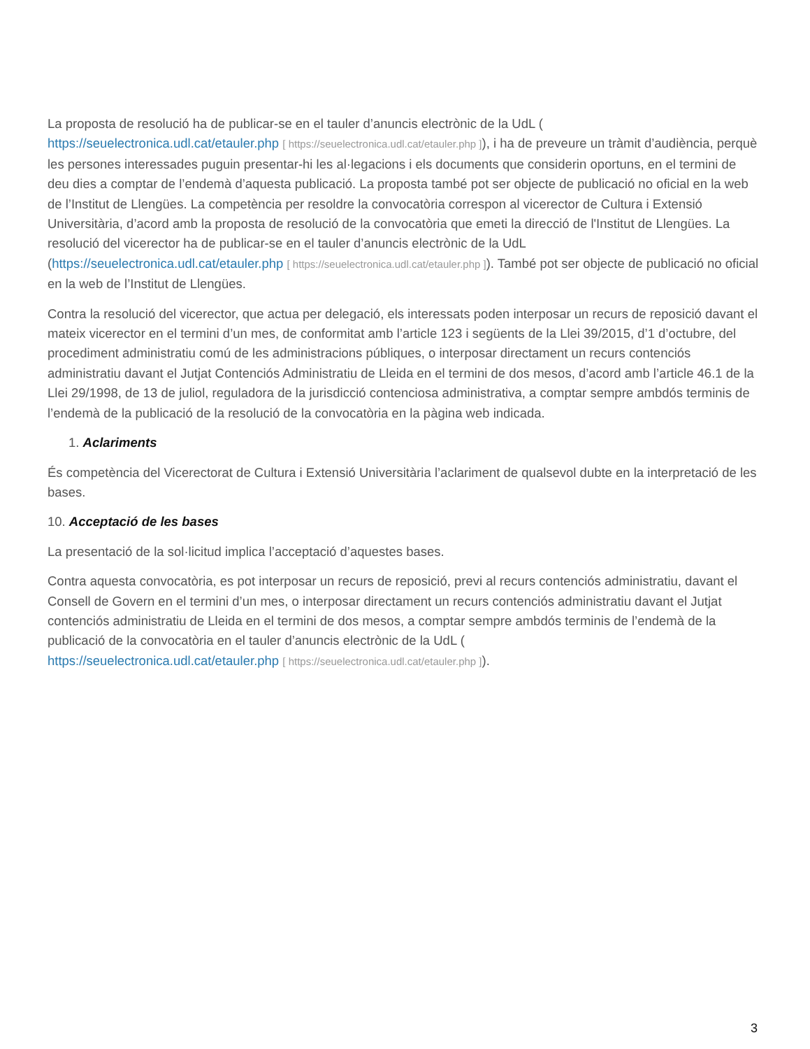La proposta de resolució ha de publicar-se en el tauler d’anuncis electrònic de la UdL (
https://seuelectronica.udl.cat/etauler.php [ https://seuelectronica.udl.cat/etauler.php ]), i ha de preveure un tràmit d’audiència, perquè les persones interessades puguin presentar-hi les al·legacions i els documents que considerin oportuns, en el termini de deu dies a comptar de l’endemà d’aquesta publicació. La proposta també pot ser objecte de publicació no oficial en la web de l’Institut de Llengües. La competència per resoldre la convocatòria correspon al vicerector de Cultura i Extensió Universitària, d’acord amb la proposta de resolució de la convocatòria que emeti la direcció de l'Institut de Llengües. La resolució del vicerector ha de publicar-se en el tauler d’anuncis electrònic de la UdL (https://seuelectronica.udl.cat/etauler.php [ https://seuelectronica.udl.cat/etauler.php ]). També pot ser objecte de publicació no oficial en la web de l’Institut de Llengües.
Contra la resolució del vicerector, que actua per delegació, els interessats poden interposar un recurs de reposició davant el mateix vicerector en el termini d’un mes, de conformitat amb l’article 123 i següents de la Llei 39/2015, d’1 d’octubre, del procediment administratiu comú de les administracions públiques, o interposar directament un recurs contenciós administratiu davant el Jutjat Contenciós Administratiu de Lleida en el termini de dos mesos, d’acord amb l’article 46.1 de la Llei 29/1998, de 13 de juliol, reguladora de la jurisdicció contenciosa administrativa, a comptar sempre ambdós terminis de l’endemà de la publicació de la resolució de la convocatòria en la pàgina web indicada.
1. Aclariments
És competència del Vicerectorat de Cultura i Extensió Universitària l’aclariment de qualsevol dubte en la interpretació de les bases.
10. Acceptació de les bases
La presentació de la sol·licitud implica l’acceptació d’aquestes bases.
Contra aquesta convocatòria, es pot interposar un recurs de reposició, previ al recurs contenciós administratiu, davant el Consell de Govern en el termini d’un mes, o interposar directament un recurs contenciós administratiu davant el Jutjat contenciós administratiu de Lleida en el termini de dos mesos, a comptar sempre ambdós terminis de l’endemà de la publicació de la convocatòria en el tauler d’anuncis electrònic de la UdL (
https://seuelectronica.udl.cat/etauler.php [ https://seuelectronica.udl.cat/etauler.php ]).
3